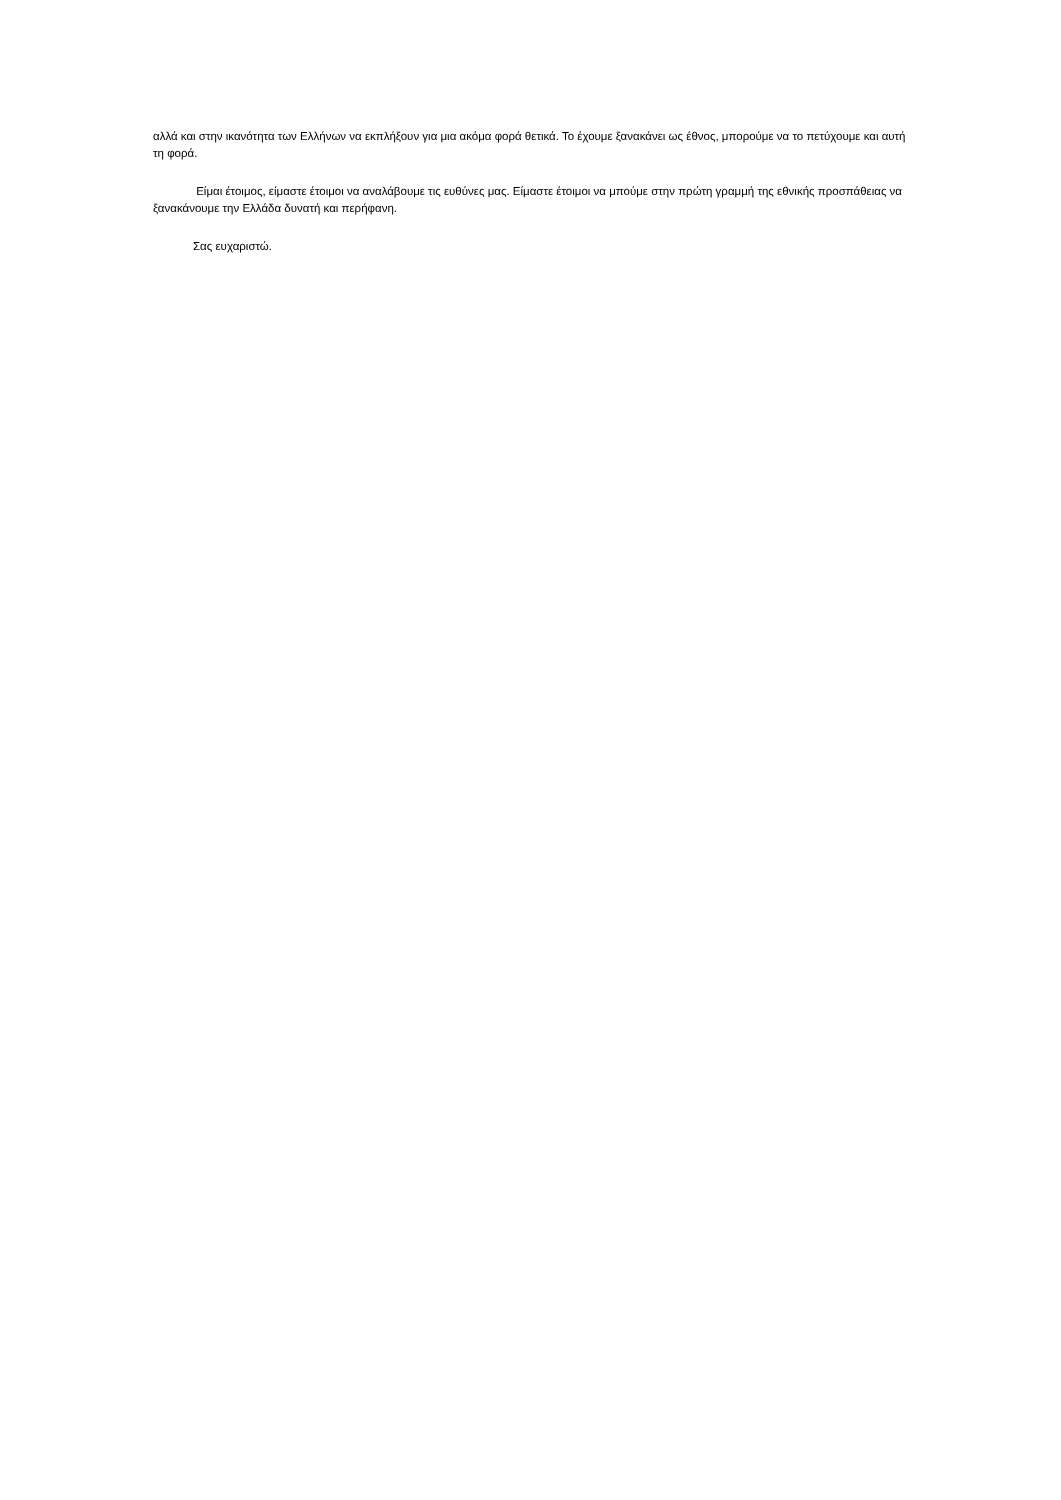αλλά και στην ικανότητα των Ελλήνων να εκπλήξουν για μια ακόμα φορά θετικά. Το έχουμε ξανακάνει ως έθνος, μπορούμε να το πετύχουμε και αυτή τη φορά.
Είμαι έτοιμος, είμαστε έτοιμοι να αναλάβουμε τις ευθύνες μας. Είμαστε έτοιμοι να μπούμε στην πρώτη γραμμή της εθνικής προσπάθειας να ξανακάνουμε την Ελλάδα δυνατή και περήφανη.
Σας ευχαριστώ.